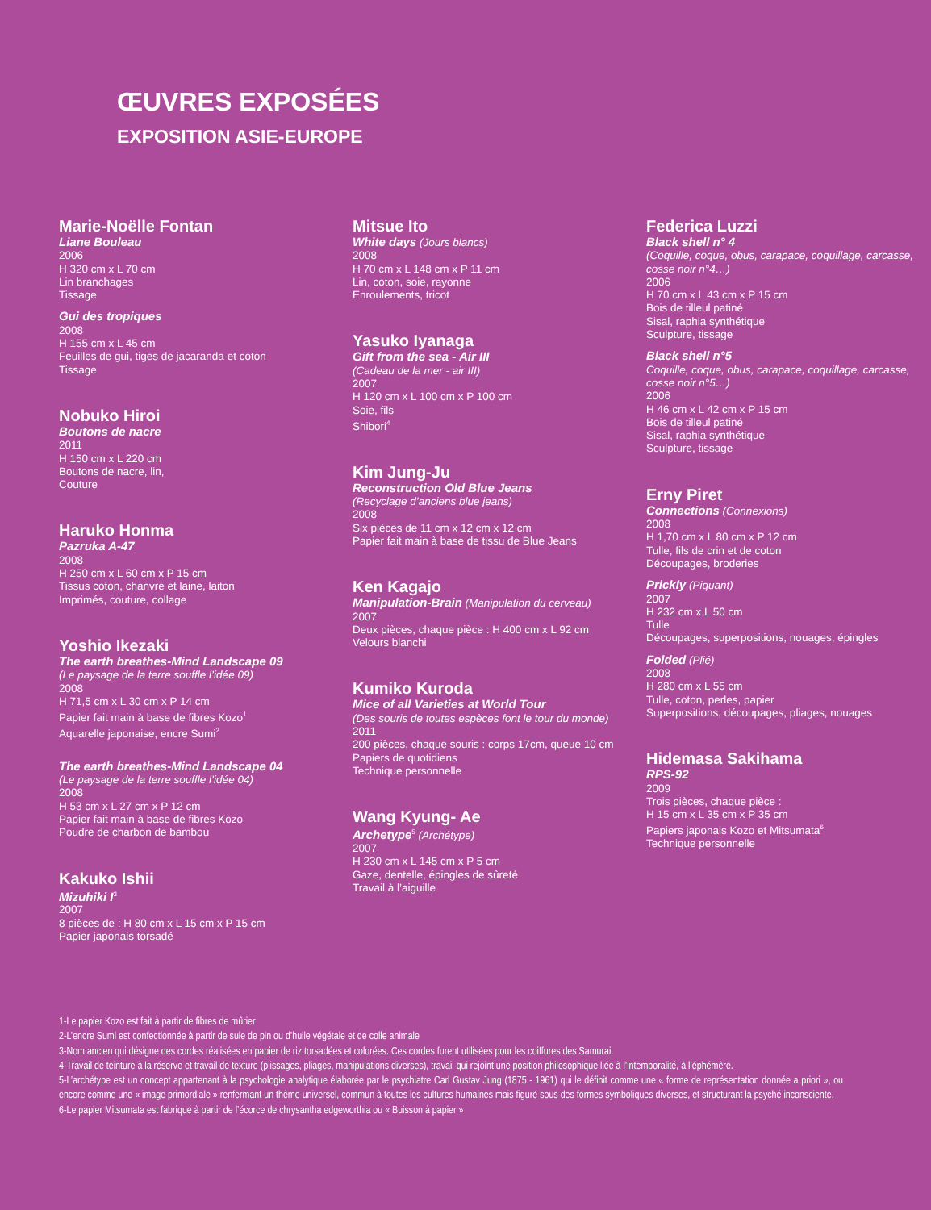ŒUVRES EXPOSÉES
EXPOSITION ASIE-EUROPE
Marie-Noëlle Fontan
Liane Bouleau
2006
H 320 cm x L 70 cm
Lin branchages
Tissage
Gui des tropiques
2008
H 155 cm x L 45 cm
Feuilles de gui, tiges de jacaranda et coton
Tissage
Nobuko Hiroi
Boutons de nacre
2011
H 150 cm x L 220 cm
Boutons de nacre, lin,
Couture
Haruko Honma
Pazruka A-47
2008
H 250 cm x L 60 cm x P 15 cm
Tissus coton, chanvre et laine, laiton
Imprimés, couture, collage
Yoshio Ikezaki
The earth breathes-Mind Landscape 09
(Le paysage de la terre souffle l’idée 09)
2008
H 71,5 cm x L 30 cm x P 14 cm
Papier fait main à base de fibres Kozo<sup>1</sup>
Aquarelle japonaise, encre Sumi<sup>2</sup>
The earth breathes-Mind Landscape 04
(Le paysage de la terre souffle l’idée 04)
2008
H 53 cm x L 27 cm x P 12 cm
Papier fait main à base de fibres Kozo
Poudre de charbon de bambou
Kakuko Ishii
Mizuhiki I<sup>3</sup>
2007
8 pièces de : H 80 cm x L 15 cm x P 15 cm
Papier japonais torsadé
Mitsue Ito
White days (Jours blancs)
2008
H 70 cm x L 148 cm x P 11 cm
Lin, coton, soie, rayonne
Enroulements, tricot
Yasuko Iyanaga
Gift from the sea - Air III
(Cadeau de la mer - air III)
2007
H 120 cm x L 100 cm x P 100 cm
Soie, fils
Shibori<sup>4</sup>
Kim Jung-Ju
Reconstruction Old Blue Jeans
(Recyclage d’anciens blue jeans)
2008
Six pièces de 11 cm x 12 cm x 12 cm
Papier fait main à base de tissu de Blue Jeans
Ken Kagajo
Manipulation-Brain (Manipulation du cerveau)
2007
Deux pièces, chaque pièce : H 400 cm x L 92 cm
Velours blanchi
Kumiko Kuroda
Mice of all Varieties at World Tour
(Des souris de toutes espèces font le tour du monde)
2011
200 pièces, chaque souris : corps 17cm, queue 10 cm
Papiers de quotidiens
Technique personnelle
Wang Kyung- Ae
Archetype<sup>5</sup> (Archétype)
2007
H 230 cm x L 145 cm x P 5 cm
Gaze, dentelle, épingles de sûreté
Travail à l’aiguille
Federica Luzzi
Black shell n° 4
(Coquille, coque, obus, carapace, coquillage, carcasse, cosse noir n°4…)
2006
H 70 cm x L 43 cm x P 15 cm
Bois de tilleul patiné
Sisal, raphia synthétique
Sculpture, tissage
Black shell n°5
Coquille, coque, obus, carapace, coquillage, carcasse, cosse noir n°5…)
2006
H 46 cm x L 42 cm x P 15 cm
Bois de tilleul patiné
Sisal, raphia synthétique
Sculpture, tissage
Erny Piret
Connections (Connexions)
2008
H 1,70 cm x L 80 cm x P 12 cm
Tulle, fils de crin et de coton
Découpages, broderies
Prickly (Piquant)
2007
H 232 cm x L 50 cm
Tulle
Découpages, superpositions, nouages, épingles
Folded (Plié)
2008
H 280 cm x L 55 cm
Tulle, coton, perles, papier
Superpositions, découpages, pliages, nouages
Hidemasa Sakihama
RPS-92
2009
Trois pièces, chaque pièce :
H 15 cm x L 35 cm x P 35 cm
Papiers japonais Kozo et Mitsumata<sup>6</sup>
Technique personnelle
1-Le papier Kozo est fait à partir de fibres de mûrier
2-L’encre Sumi est confectionnée à partir de suie de pin ou d’huile végétale et de colle animale
3-Nom ancien qui désigne des cordes réalisées en papier de riz torsadées et colorées. Ces cordes furent utilisées pour les coiffures des Samurai.
4-Travail de teinture à la réserve et travail de texture (plissages, pliages, manipulations diverses), travail qui rejoint une position philosophique liée à l’intemporalité, à l’éphémère.
5-L’archétype est un concept appartenant à la psychologie analytique élaborée par le psychiatre Carl Gustav Jung (1875 - 1961) qui le définit comme une « forme de représentation donnée a priori », ou encore comme une « image primordiale » renfermant un thème universel, commun à toutes les cultures humaines mais figuré sous des formes symboliques diverses, et structurant la psyché inconsciente.
6-Le papier Mitsumata est fabriqué à partir de l’écorce de chrysantha edgeworthia ou « Buisson à papier »